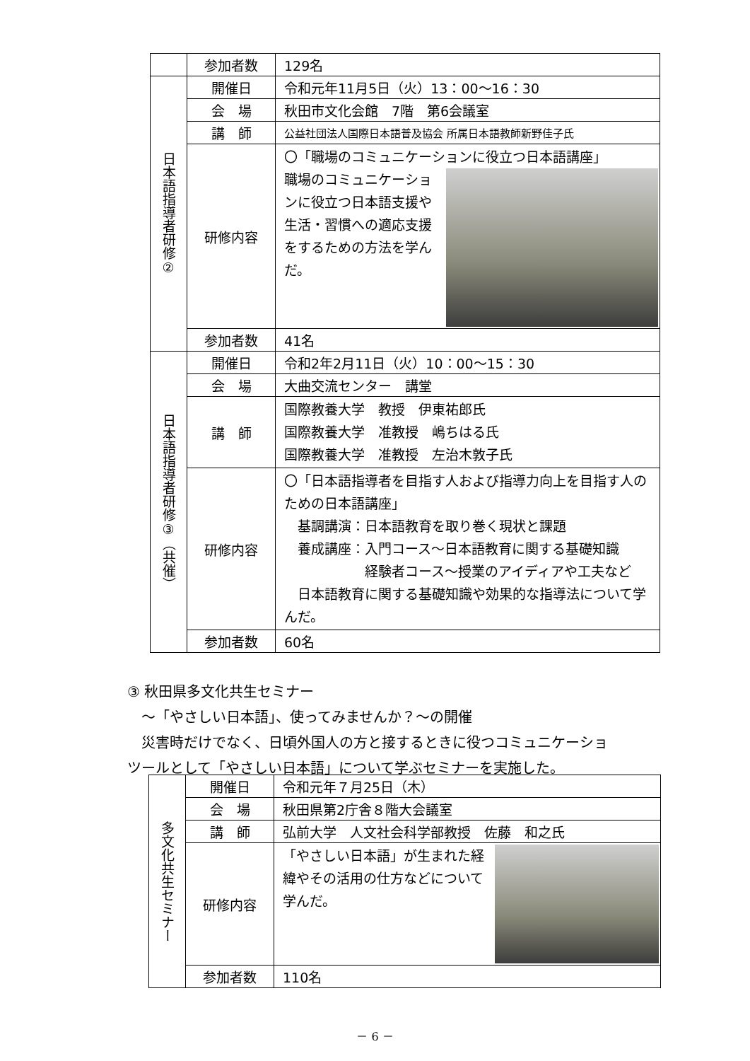| | 参加者数 | 129名 |
| 日本語指導者研修② | 開催日 | 令和元年11月5日（火）13：00～16：30 |
| | 会 場 | 秋田市文化会館 7階 第6会議室 |
| | 講 師 | 公益社団法人国際日本語普及協会 所属日本語教師新野佳子氏 |
| | 研修内容 | 〇「職場のコミュニケーションに役立つ日本語講座」 職場のコミュニケーションに役立つ日本語支援や生活・習慣への適応支援をするための方法を学んだ。 |
| | 参加者数 | 41名 |
| 日本語指導者研修③（共催） | 開催日 | 令和2年2月11日（火）10：00～15：30 |
| | 会 場 | 大曲交流センター 講堂 |
| | 講 師 | 国際教養大学 教授 伊東祐郎氏 国際教養大学 准教授 嶋ちはる氏 国際教養大学 准教授 左治木敦子氏 |
| | 研修内容 | 〇「日本語指導者を目指す人および指導力向上を目指す人のための日本語講座」 基調講演：日本語教育を取り巻く現状と課題 養成講座：入門コース～日本語教育に関する基礎知識 経験者コース～授業のアイディアや工夫など 日本語教育に関する基礎知識や効果的な指導法について学んだ。 |
| | 参加者数 | 60名 |
③ 秋田県多文化共生セミナー
　～「やさしい日本語」、使ってみませんか？～の開催
　災害時だけでなく、日頃外国人の方と接するときに役つコミュニケーショ
ツールとして「やさしい日本語」について学ぶセミナーを実施した。
| 多文化共生セミナー | 開催日 | 令和元年７月25日（木） |
| | 会 場 | 秋田県第2庁舎８階大会議室 |
| | 講 師 | 弘前大学 人文社会科学部教授 佐藤 和之氏 |
| | 研修内容 | 「やさしい日本語」が生まれた経緯やその活用の仕方などについて学んだ。 |
| | 参加者数 | 110名 |
－ 6 －